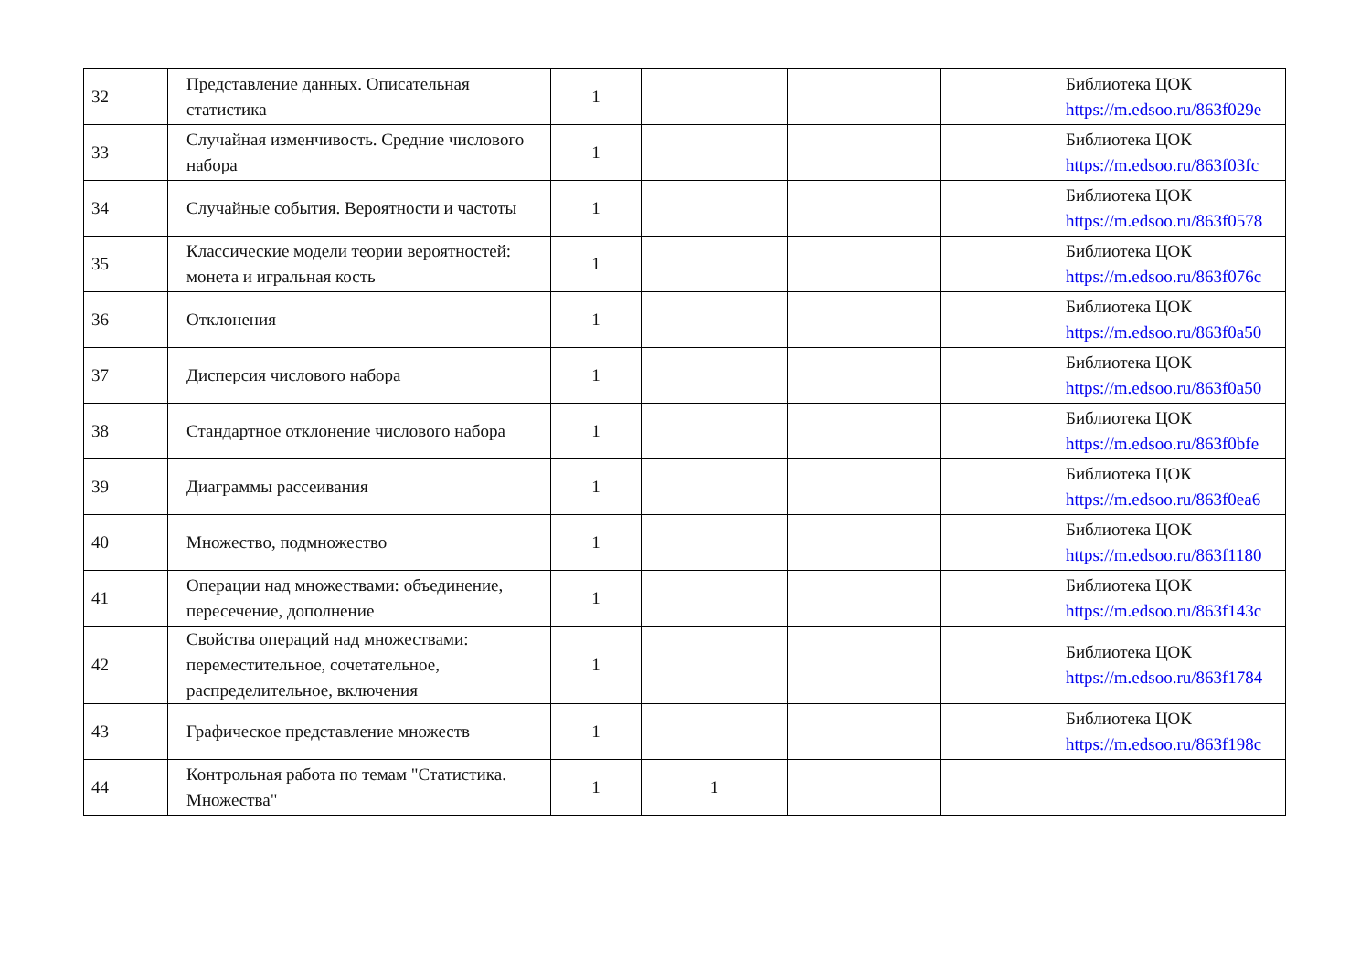| 32 | Представление данных. Описательная статистика | 1 | | | | Библиотека ЦОК https://m.edsoo.ru/863f029e |
| 33 | Случайная изменчивость. Средние числового набора | 1 | | | | Библиотека ЦОК https://m.edsoo.ru/863f03fc |
| 34 | Случайные события. Вероятности и частоты | 1 | | | | Библиотека ЦОК https://m.edsoo.ru/863f0578 |
| 35 | Классические модели теории вероятностей: монета и игральная кость | 1 | | | | Библиотека ЦОК https://m.edsoo.ru/863f076c |
| 36 | Отклонения | 1 | | | | Библиотека ЦОК https://m.edsoo.ru/863f0a50 |
| 37 | Дисперсия числового набора | 1 | | | | Библиотека ЦОК https://m.edsoo.ru/863f0a50 |
| 38 | Стандартное отклонение числового набора | 1 | | | | Библиотека ЦОК https://m.edsoo.ru/863f0bfe |
| 39 | Диаграммы рассеивания | 1 | | | | Библиотека ЦОК https://m.edsoo.ru/863f0ea6 |
| 40 | Множество, подмножество | 1 | | | | Библиотека ЦОК https://m.edsoo.ru/863f1180 |
| 41 | Операции над множествами: объединение, пересечение, дополнение | 1 | | | | Библиотека ЦОК https://m.edsoo.ru/863f143c |
| 42 | Свойства операций над множествами: переместительное, сочетательное, распределительное, включения | 1 | | | | Библиотека ЦОК https://m.edsoo.ru/863f1784 |
| 43 | Графическое представление множеств | 1 | | | | Библиотека ЦОК https://m.edsoo.ru/863f198c |
| 44 | Контрольная работа по темам "Статистика. Множества" | 1 | 1 | | | |